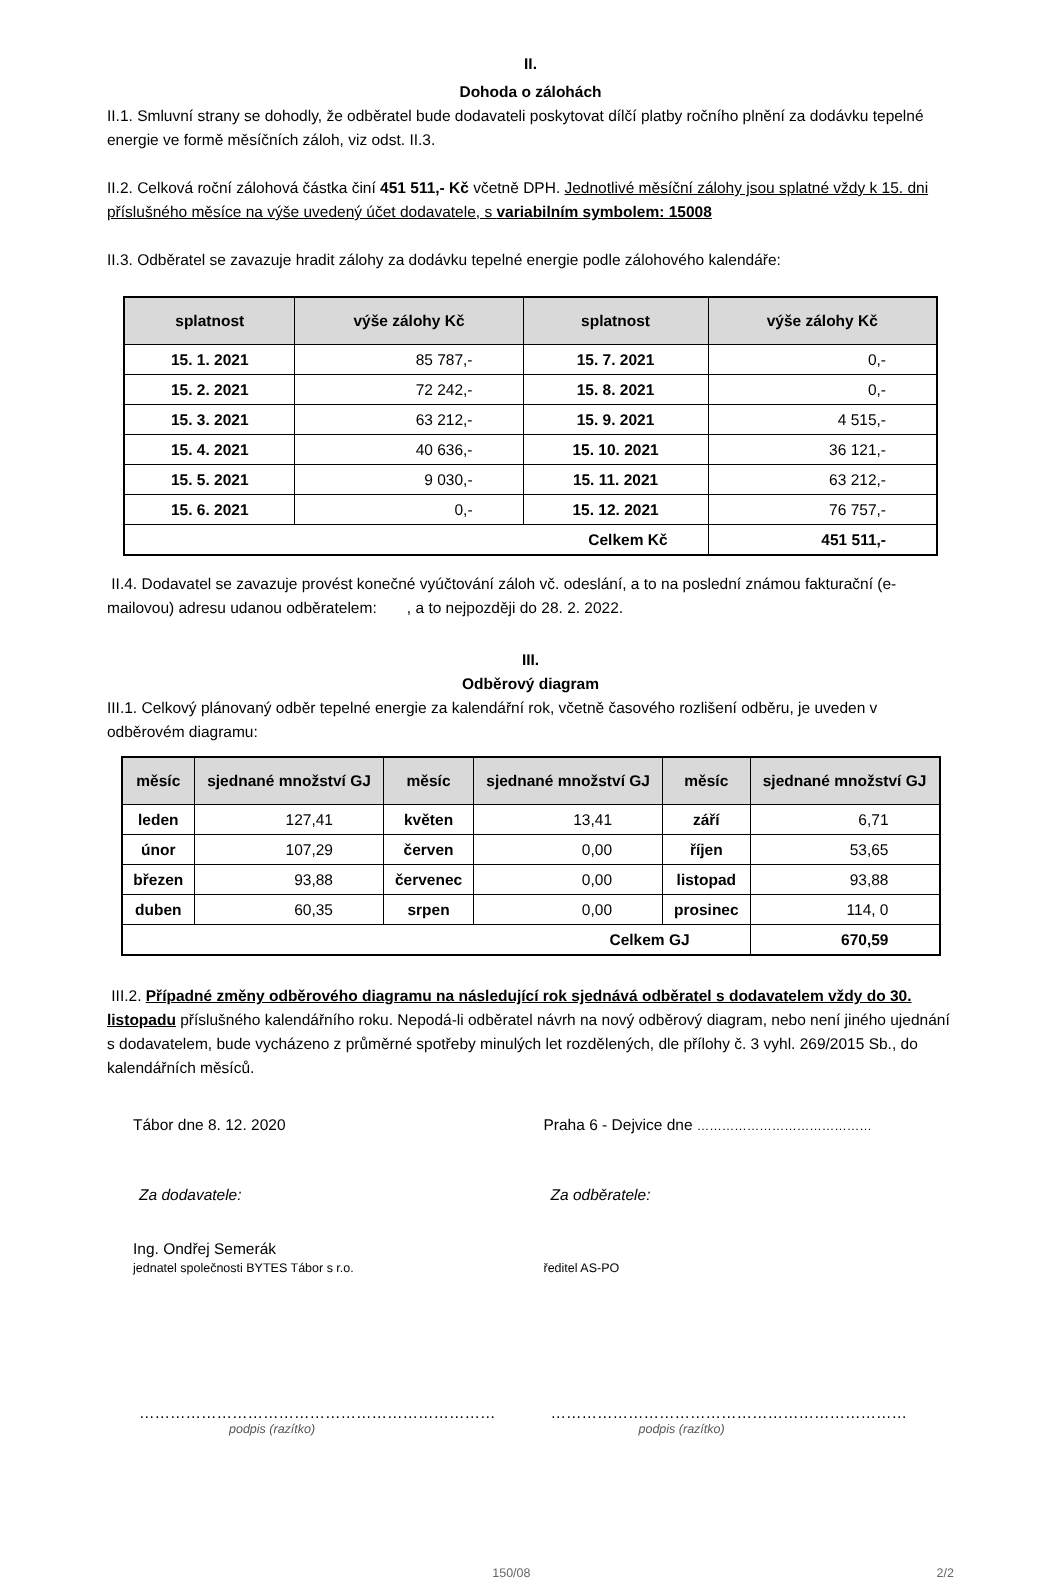II.
Dohoda o zálohách
II.1. Smluvní strany se dohodly, že odběratel bude dodavateli poskytovat dílčí platby ročního plnění za dodávku tepelné energie ve formě měsíčních záloh, viz odst. II.3.
II.2. Celková roční zálohová částka činí 451 511,- Kč včetně DPH. Jednotlivé měsíční zálohy jsou splatné vždy k 15. dni příslušného měsíce na výše uvedený účet dodavatele, s variabilním symbolem: 15008
II.3. Odběratel se zavazuje hradit zálohy za dodávku tepelné energie podle zálohového kalendáře:
| splatnost | výše zálohy Kč | splatnost | výše zálohy Kč |
| --- | --- | --- | --- |
| 15. 1. 2021 | 85 787,- | 15. 7. 2021 | 0,- |
| 15. 2. 2021 | 72 242,- | 15. 8. 2021 | 0,- |
| 15. 3. 2021 | 63 212,- | 15. 9. 2021 | 4 515,- |
| 15. 4. 2021 | 40 636,- | 15. 10. 2021 | 36 121,- |
| 15. 5. 2021 | 9 030,- | 15. 11. 2021 | 63 212,- |
| 15. 6. 2021 | 0,- | 15. 12. 2021 | 76 757,- |
| Celkem Kč | | | 451 511,- |
II.4. Dodavatel se zavazuje provést konečné vyúčtování záloh vč. odeslání, a to na poslední známou fakturační (e-mailovou) adresu udanou odběratelem: , a to nejpozději do 28. 2. 2022.
III.
Odběrový diagram
III.1. Celkový plánovaný odběr tepelné energie za kalendářní rok, včetně časového rozlišení odběru, je uveden v odběrovém diagramu:
| měsíc | sjednané množství GJ | měsíc | sjednané množství GJ | měsíc | sjednané množství GJ |
| --- | --- | --- | --- | --- | --- |
| leden | 127,41 | květen | 13,41 | září | 6,71 |
| únor | 107,29 | červen | 0,00 | říjen | 53,65 |
| březen | 93,88 | červenec | 0,00 | listopad | 93,88 |
| duben | 60,35 | srpen | 0,00 | prosinec | 114, 0 |
| Celkem GJ | | | | | 670,59 |
III.2. Případné změny odběrového diagramu na následující rok sjednává odběratel s dodavatelem vždy do 30. listopadu příslušného kalendářního roku. Nepodá-li odběratel návrh na nový odběrový diagram, nebo není jiného ujednání s dodavatelem, bude vycházeno z průměrné spotřeby minulých let rozdělených, dle přílohy č. 3 vyhl. 269/2015 Sb., do kalendářních měsíců.
Tábor dne 8. 12. 2020 Praha 6 - Dejvice dne ……………………………………
Za dodavatele: Za odběratele:
Ing. Ondřej Semerák
jednatel společnosti BYTES Tábor s r.o.
ředitel AS-PO
…………………………………………………………… ……………………………………………………………
podpis (razítko) podpis (razítko)
150/08 2/2